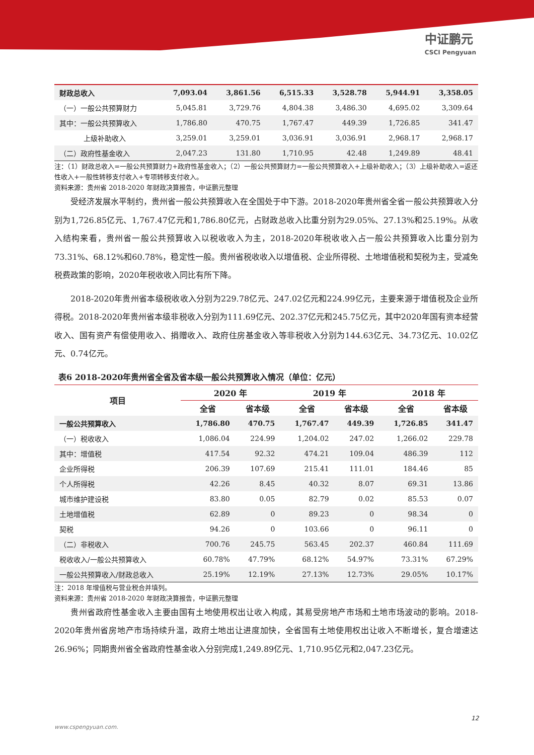中证鹏元
CSCI Pengyuan
| 财政总收入 | 7,093.04 | 3,861.56 | 6,515.33 | 3,528.78 | 5,944.91 | 3,358.05 |
| （一）一般公共预算财力 | 5,045.81 | 3,729.76 | 4,804.38 | 3,486.30 | 4,695.02 | 3,309.64 |
| 其中：一般公共预算收入 | 1,786.80 | 470.75 | 1,767.47 | 449.39 | 1,726.85 | 341.47 |
| 上级补助收入 | 3,259.01 | 3,259.01 | 3,036.91 | 3,036.91 | 2,968.17 | 2,968.17 |
| （二）政府性基金收入 | 2,047.23 | 131.80 | 1,710.95 | 42.48 | 1,249.89 | 48.41 |
注：（1）财政总收入=一般公共预算财力+政府性基金收入；（2）一般公共预算财力=一般公共预算收入+上级补助收入；（3）上级补助收入=返还性收入+一般性转移支付收入+专项转移支付收入。
资料来源：贵州省 2018-2020 年财政决算报告，中证鹏元整理
受经济发展水平制约，贵州省一般公共预算收入在全国处于中下游。2018-2020年贵州省全省一般公共预算收入分别为1,726.85亿元、1,767.47亿元和1,786.80亿元，占财政总收入比重分别为29.05%、27.13%和25.19%。从收入结构来看，贵州省一般公共预算收入以税收收入为主，2018-2020年税收收入占一般公共预算收入比重分别为73.31%、68.12%和60.78%，稳定性一般。贵州省税收收入以增值税、企业所得税、土地增值税和契税为主，受减免税费政策的影响，2020年税收收入同比有所下降。
2018-2020年贵州省本级税收收入分别为229.78亿元、247.02亿元和224.99亿元，主要来源于增值税及企业所得税。2018-2020年贵州省本级非税收入分别为111.69亿元、202.37亿元和245.75亿元，其中2020年国有资本经营收入、国有资产有偿使用收入、捐赠收入、政府住房基金收入等非税收入分别为144.63亿元、34.73亿元、10.02亿元、0.74亿元。
表6 2018-2020年贵州省全省及省本级一般公共预算收入情况（单位：亿元）
| 项目 | 2020 年 | | 2019 年 | | 2018 年 | |
| --- | --- | --- | --- | --- | --- | --- |
| | 全省 | 省本级 | 全省 | 省本级 | 全省 | 省本级 |
| 一般公共预算收入 | 1,786.80 | 470.75 | 1,767.47 | 449.39 | 1,726.85 | 341.47 |
| （一）税收收入 | 1,086.04 | 224.99 | 1,204.02 | 247.02 | 1,266.02 | 229.78 |
| 其中：增值税 | 417.54 | 92.32 | 474.21 | 109.04 | 486.39 | 112 |
| 企业所得税 | 206.39 | 107.69 | 215.41 | 111.01 | 184.46 | 85 |
| 个人所得税 | 42.26 | 8.45 | 40.32 | 8.07 | 69.31 | 13.86 |
| 城市维护建设税 | 83.80 | 0.05 | 82.79 | 0.02 | 85.53 | 0.07 |
| 土地增值税 | 62.89 | 0 | 89.23 | 0 | 98.34 | 0 |
| 契税 | 94.26 | 0 | 103.66 | 0 | 96.11 | 0 |
| （二）非税收入 | 700.76 | 245.75 | 563.45 | 202.37 | 460.84 | 111.69 |
| 税收收入/一般公共预算收入 | 60.78% | 47.79% | 68.12% | 54.97% | 73.31% | 67.29% |
| 一般公共预算收入/财政总收入 | 25.19% | 12.19% | 27.13% | 12.73% | 29.05% | 10.17% |
注：2018 年增值税与营业税合并填列。
资料来源：贵州省 2018-2020 年财政决算报告，中证鹏元整理
贵州省政府性基金收入主要由国有土地使用权出让收入构成，其易受房地产市场和土地市场波动的影响。2018-2020年贵州省房地产市场持续升温，政府土地出让进度加快，全省国有土地使用权出让收入不断增长，复合增速达26.96%；同期贵州省全省政府性基金收入分别完成1,249.89亿元、1,710.95亿元和2,047.23亿元。
12
www.cspengyuan.com.